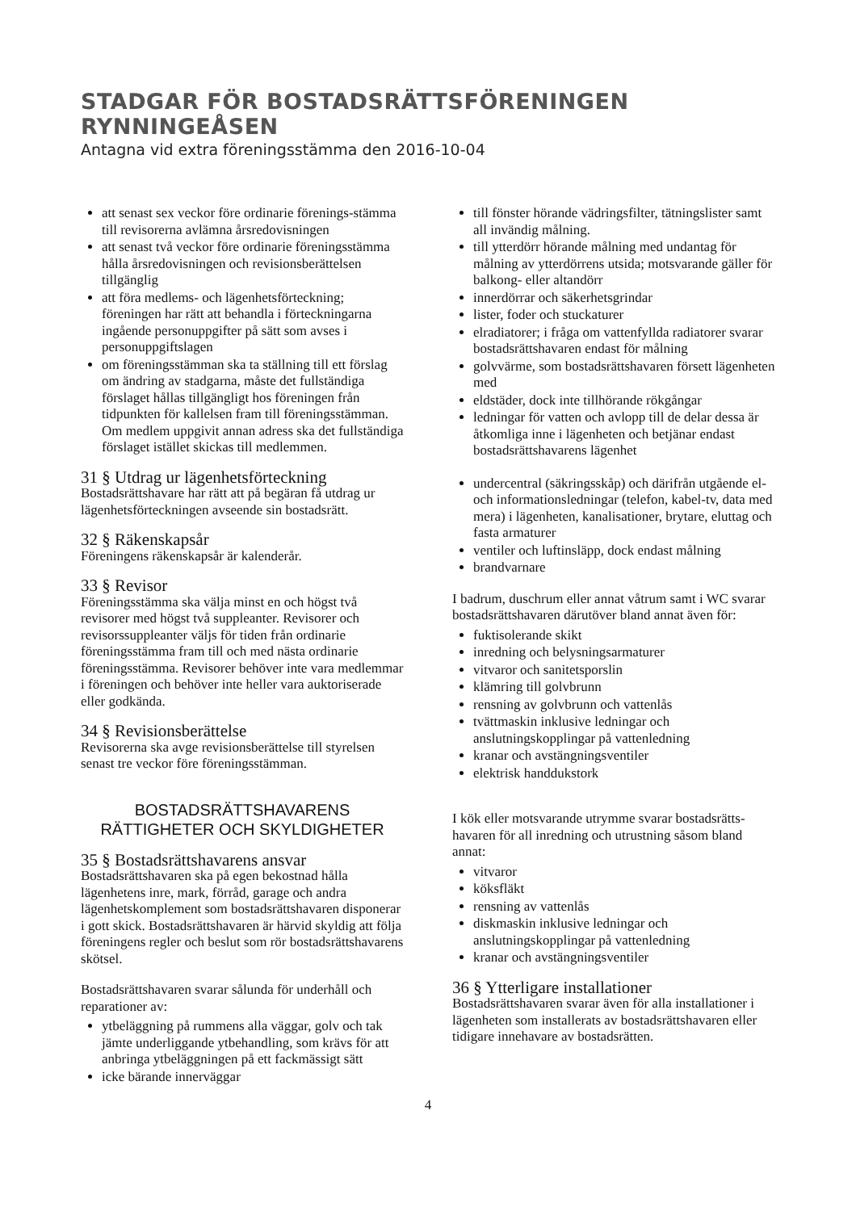STADGAR FÖR BOSTADSRÄTTSFÖRENINGEN RYNNINGEÅSEN
Antagna vid extra föreningsstämma den 2016-10-04
att senast sex veckor före ordinarie förenings-stämma till revisorerna avlämna årsredovisningen
att senast två veckor före ordinarie föreningsstämma hålla årsredovisningen och revisionsberättelsen tillgänglig
att föra medlems- och lägenhetsförteckning; föreningen har rätt att behandla i förteckningarna ingående personuppgifter på sätt som avses i personuppgiftslagen
om föreningsstämman ska ta ställning till ett förslag om ändring av stadgarna, måste det fullständiga förslaget hållas tillgängligt hos föreningen från tidpunkten för kallelsen fram till föreningsstämman. Om medlem uppgivit annan adress ska det fullständiga förslaget istället skickas till medlemmen.
31 § Utdrag ur lägenhetsförteckning
Bostadsrättshavare har rätt att på begäran få utdrag ur lägenhetsförteckningen avseende sin bostadsrätt.
32 § Räkenskapsår
Föreningens räkenskapsår är kalenderår.
33 § Revisor
Föreningsstämma ska välja minst en och högst två revisorer med högst två suppleanter. Revisorer och revisorssuppleanter väljs för tiden från ordinarie föreningsstämma fram till och med nästa ordinarie föreningsstämma. Revisorer behöver inte vara medlemmar i föreningen och behöver inte heller vara auktoriserade eller godkända.
34 § Revisionsberättelse
Revisorerna ska avge revisionsberättelse till styrelsen senast tre veckor före föreningsstämman.
BOSTADSRÄTTSHAVARENS
RÄTTIGHETER OCH SKYLDIGHETER
35 § Bostadsrättshavarens ansvar
Bostadsrättshavaren ska på egen bekostnad hålla lägenhetens inre, mark, förråd, garage och andra lägenhetskomplement som bostadsrättshavaren disponerar i gott skick. Bostadsrättshavaren är härvid skyldig att följa föreningens regler och beslut som rör bostadsrättshavarens skötsel.
Bostadsrättshavaren svarar sålunda för underhåll och reparationer av:
ytbeläggning på rummens alla väggar, golv och tak jämte underliggande ytbehandling, som krävs för att anbringa ytbeläggningen på ett fackmässigt sätt
icke bärande innerväggar
till fönster hörande vädringsfilter, tätningslister samt all invändig målning.
till ytterdörr hörande målning med undantag för målning av ytterdörrens utsida; motsvarande gäller för balkong- eller altandörr
innerdörrar och säkerhetsgrindar
lister, foder och stuckaturer
elradiatorer; i fråga om vattenfyllda radiatorer svarar bostadsrättshavaren endast för målning
golvvärme, som bostadsrättshavaren försett lägenheten med
eldstäder, dock inte tillhörande rökgångar
ledningar för vatten och avlopp till de delar dessa är åtkomliga inne i lägenheten och betjänar endast bostadsrättshavarens lägenhet
undercentral (säkringsskåp) och därifrån utgående el- och informationsledningar (telefon, kabel-tv, data med mera) i lägenheten, kanalisationer, brytare, eluttag och fasta armaturer
ventiler och luftinsläpp, dock endast målning
brandvarnare
I badrum, duschrum eller annat våtrum samt i WC svarar bostadsrättshavaren därutöver bland annat även för:
fuktisolerande skikt
inredning och belysningsarmaturer
vitvaror och sanitetsporslin
klämring till golvbrunn
rensning av golvbrunn och vattenlås
tvättmaskin inklusive ledningar och anslutningskopplingar på vattenledning
kranar och avstängningsventiler
elektrisk handdukstork
I kök eller motsvarande utrymme svarar bostadsrätts-havaren för all inredning och utrustning såsom bland annat:
vitvaror
köksfläkt
rensning av vattenlås
diskmaskin inklusive ledningar och anslutningskopplingar på vattenledning
kranar och avstängningsventiler
36 § Ytterligare installationer
Bostadsrättshavaren svarar även för alla installationer i lägenheten som installerats av bostadsrättshavaren eller tidigare innehavare av bostadsrätten.
4